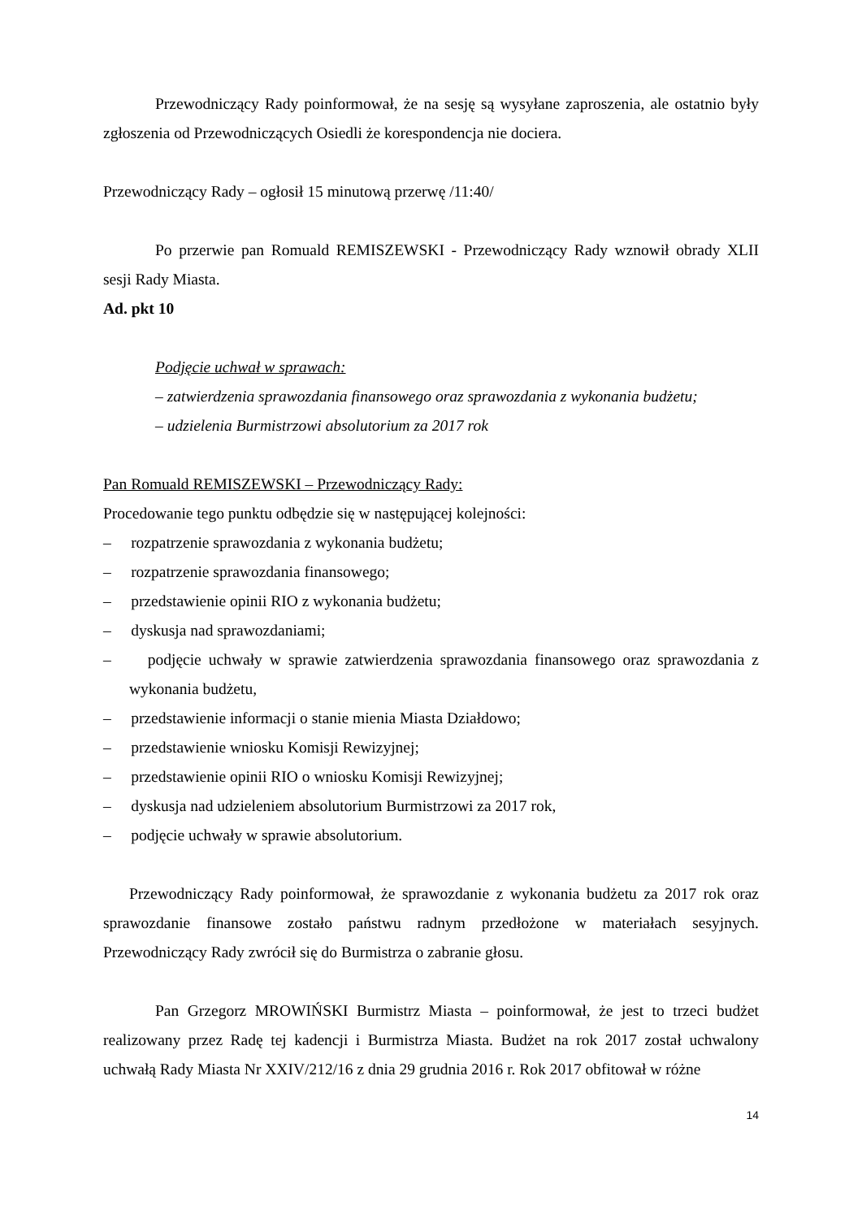Przewodniczący Rady poinformował, że na sesję są wysyłane zaproszenia, ale ostatnio były zgłoszenia od Przewodniczących Osiedli że korespondencja nie dociera.
Przewodniczący Rady – ogłosił 15 minutową przerwę /11:40/
Po przerwie pan Romuald REMISZEWSKI - Przewodniczący Rady wznowił obrady XLII sesji Rady Miasta.
Ad. pkt 10
Podjęcie uchwał w sprawach:
– zatwierdzenia sprawozdania finansowego oraz sprawozdania z wykonania budżetu;
– udzielenia Burmistrzowi absolutorium za 2017 rok
Pan Romuald REMISZEWSKI – Przewodniczący Rady:
Procedowanie tego punktu odbędzie się w następującej kolejności:
– rozpatrzenie sprawozdania z wykonania budżetu;
– rozpatrzenie sprawozdania finansowego;
– przedstawienie opinii RIO z wykonania budżetu;
– dyskusja nad sprawozdaniami;
– podjęcie uchwały w sprawie zatwierdzenia sprawozdania finansowego oraz sprawozdania z wykonania budżetu,
– przedstawienie informacji o stanie mienia Miasta Działdowo;
– przedstawienie wniosku Komisji Rewizyjnej;
– przedstawienie opinii RIO o wniosku Komisji Rewizyjnej;
– dyskusja nad udzieleniem absolutorium Burmistrzowi za 2017 rok,
– podjęcie uchwały w sprawie absolutorium.
Przewodniczący Rady poinformował, że sprawozdanie z wykonania budżetu za 2017 rok oraz sprawozdanie finansowe zostało państwu radnym przedłożone w materiałach sesyjnych. Przewodniczący Rady zwrócił się do Burmistrza o zabranie głosu.
Pan Grzegorz MROWIŃSKI Burmistrz Miasta – poinformował, że jest to trzeci budżet realizowany przez Radę tej kadencji i Burmistrza Miasta. Budżet na rok 2017 został uchwalony uchwałą Rady Miasta Nr XXIV/212/16 z dnia 29 grudnia 2016 r. Rok 2017 obfitował w różne
14